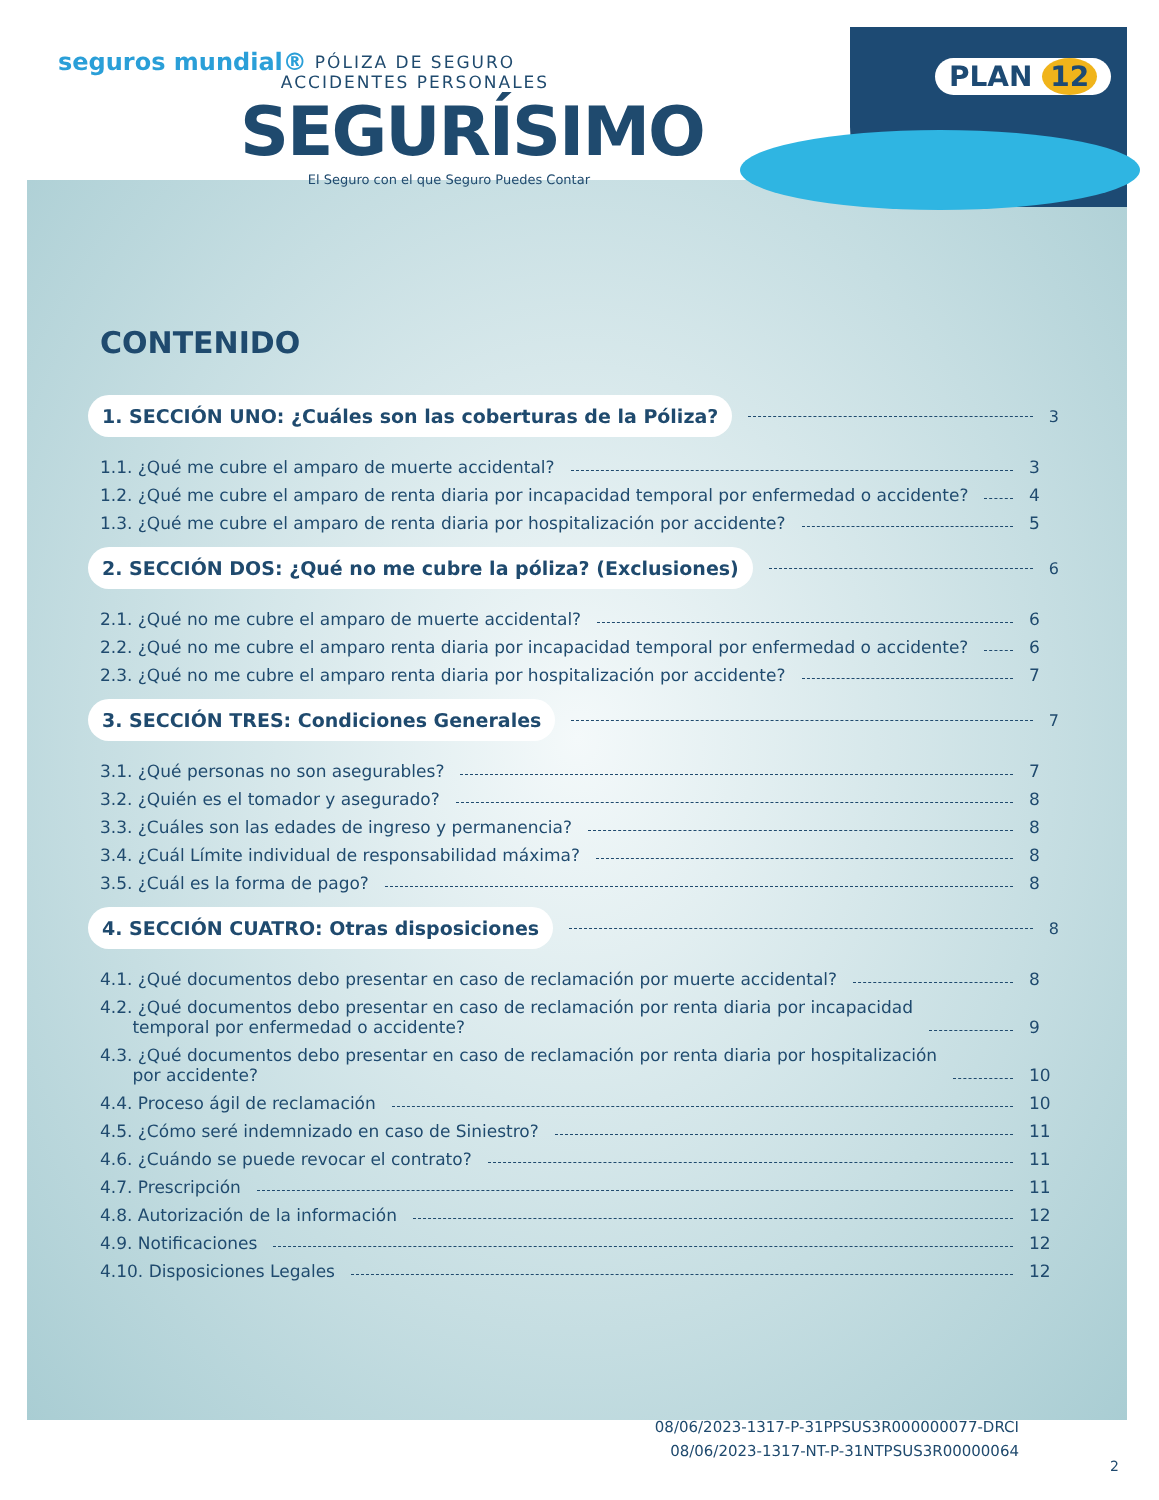seguros mundial®
PÓLIZA DE SEGURO
ACCIDENTES PERSONALES
SEGURÍSIMO
El Seguro con el que Seguro Puedes Contar
PLAN 12
CONTENIDO
1. SECCIÓN UNO: ¿Cuáles son las coberturas de la Póliza? 3
1.1. ¿Qué me cubre el amparo de muerte accidental? 3
1.2. ¿Qué me cubre el amparo de renta diaria por incapacidad temporal por enfermedad o accidente? 4
1.3. ¿Qué me cubre el amparo de renta diaria por hospitalización por accidente? 5
2. SECCIÓN DOS: ¿Qué no me cubre la póliza? (Exclusiones) 6
2.1. ¿Qué no me cubre el amparo de muerte accidental? 6
2.2. ¿Qué no me cubre el amparo renta diaria por incapacidad temporal por enfermedad o accidente? 6
2.3. ¿Qué no me cubre el amparo renta diaria por hospitalización por accidente? 7
3. SECCIÓN TRES: Condiciones Generales 7
3.1. ¿Qué personas no son asegurables? 7
3.2. ¿Quién es el tomador y asegurado? 8
3.3. ¿Cuáles son las edades de ingreso y permanencia? 8
3.4. ¿Cuál Límite individual de responsabilidad máxima? 8
3.5. ¿Cuál es la forma de pago? 8
4. SECCIÓN CUATRO: Otras disposiciones 8
4.1. ¿Qué documentos debo presentar en caso de reclamación por muerte accidental? 8
4.2. ¿Qué documentos debo presentar en caso de reclamación por renta diaria por incapacidad
temporal por enfermedad o accidente? 9
4.3. ¿Qué documentos debo presentar en caso de reclamación por renta diaria por hospitalización
por accidente? 10
4.4. Proceso ágil de reclamación 10
4.5. ¿Cómo seré indemnizado en caso de Siniestro? 11
4.6. ¿Cuándo se puede revocar el contrato? 11
4.7. Prescripción 11
4.8. Autorización de la información 12
4.9. Notificaciones 12
4.10. Disposiciones Legales 12
08/06/2023-1317-P-31PPSUS3R000000077-DRCI
08/06/2023-1317-NT-P-31NTPSUS3R00000064
2